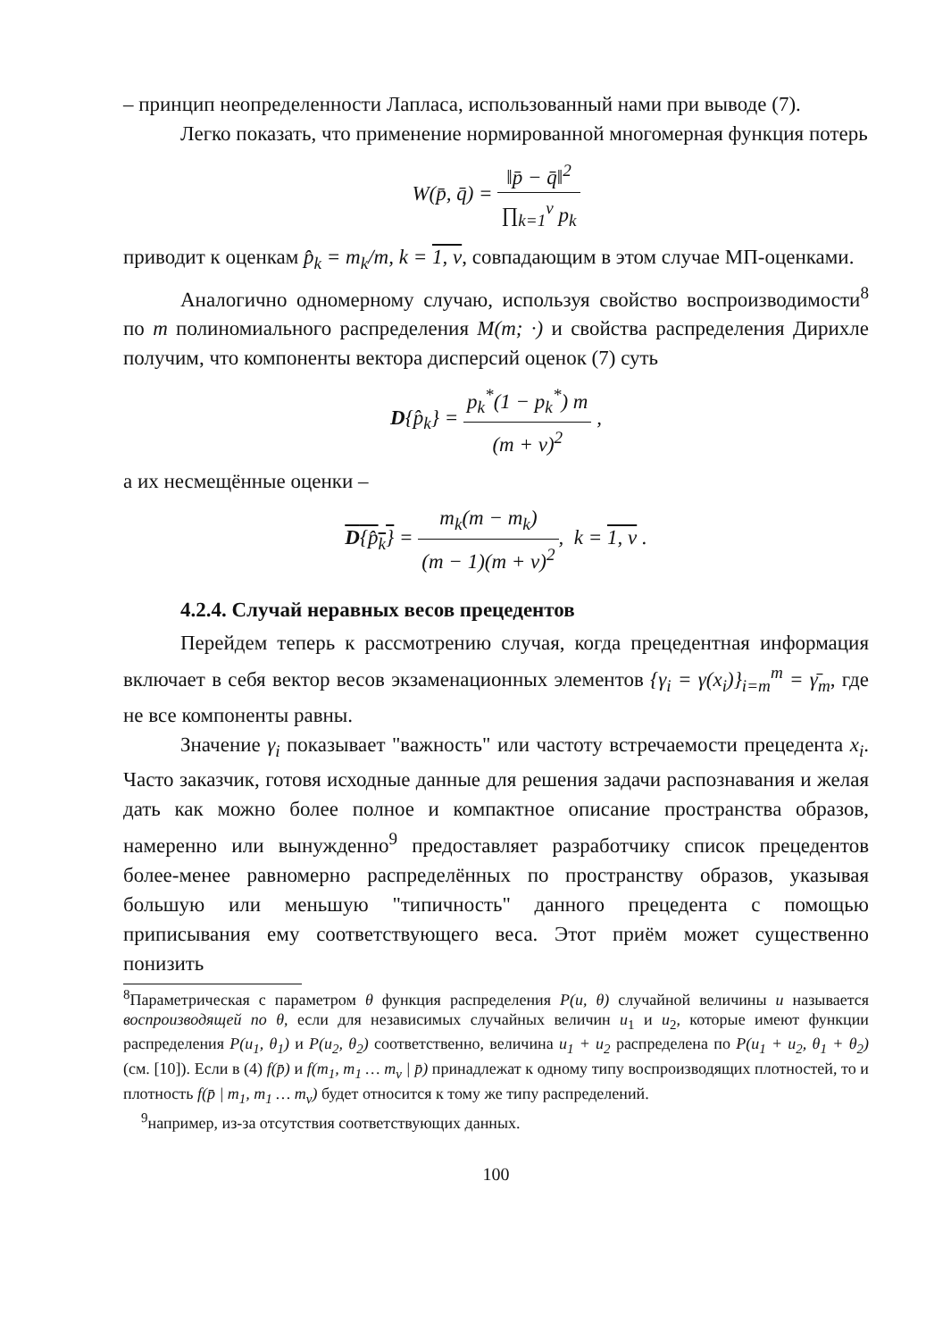– принцип неопределенности Лапласа, использованный нами при выводе (7).
Легко показать, что применение нормированной многомерная функция потерь
W(p̄, q̄) = ‖p̄ − q̄‖<sup>2</sup> ∏<sub>k=1</sub><sup>v</sup> p<sub>k</sub>
приводит к оценкам p̂<sub>k</sub> = m<sub>k</sub>/m, k = 1, v, совпадающим в этом случае МП-оценками.
Аналогично одномерному случаю, используя свойство воспроизводимости<sup>8</sup> по m полиномиального распределения M(m; ·) и свойства распределения Дирихле получим, что компоненты вектора дисперсий оценок (7) суть
D{p̂<sub>k</sub>} = p<sub>k</sub><sup>*</sup>(1 − p<sub>k</sub><sup>*</sup>) m (m + v)<sup>2</sup> ,
а их несмещённые оценки –
D{p̂<sub>k</sub>} = m<sub>k</sub>(m − m<sub>k</sub>) (m − 1)(m + v)<sup>2</sup>, k = 1, v .
4.2.4. Случай неравных весов прецедентов
Перейдем теперь к рассмотрению случая, когда прецедентная информация включает в себя вектор весов экзаменационных элементов {γ<sub>i</sub> = γ(x<sub>i</sub>)}<sub>i=m</sub><sup>m</sup> = γ̄<sub>m</sub>, где не все компоненты равны.
Значение γ<sub>i</sub> показывает "важность" или частоту встречаемости прецедента x<sub>i</sub>. Часто заказчик, готовя исходные данные для решения задачи распознавания и желая дать как можно более полное и компактное описание пространства образов, намеренно или вынужденно<sup>9</sup> предоставляет разработчику список прецедентов более-менее равномерно распределённых по пространству образов, указывая большую или меньшую "типичность" данного прецедента с помощью приписывания ему соответствующего веса. Этот приём может существенно понизить
<sup>8</sup> Параметрическая с параметром θ функция распределения P(u, θ) случайной величины u называется воспроизводящей по θ, если для независимых случайных величин u<sub>1</sub> и u<sub>2</sub>, которые имеют функции распределения P(u<sub>1</sub>, θ<sub>1</sub>) и P(u<sub>2</sub>, θ<sub>2</sub>) соответственно, величина u<sub>1</sub> + u<sub>2</sub> распределена по P(u<sub>1</sub> + u<sub>2</sub>, θ<sub>1</sub> + θ<sub>2</sub>) (см. [10]). Если в (4) f(p̄) и f(m<sub>1</sub>, m<sub>1</sub> … m<sub>v</sub> | p̄) принадлежат к одному типу воспроизводящих плотностей, то и плотность f(p̄ | m<sub>1</sub>, m<sub>1</sub> … m<sub>v</sub>) будет относится к тому же типу распределений.
<sup>9</sup> например, из-за отсутствия соответствующих данных.
100